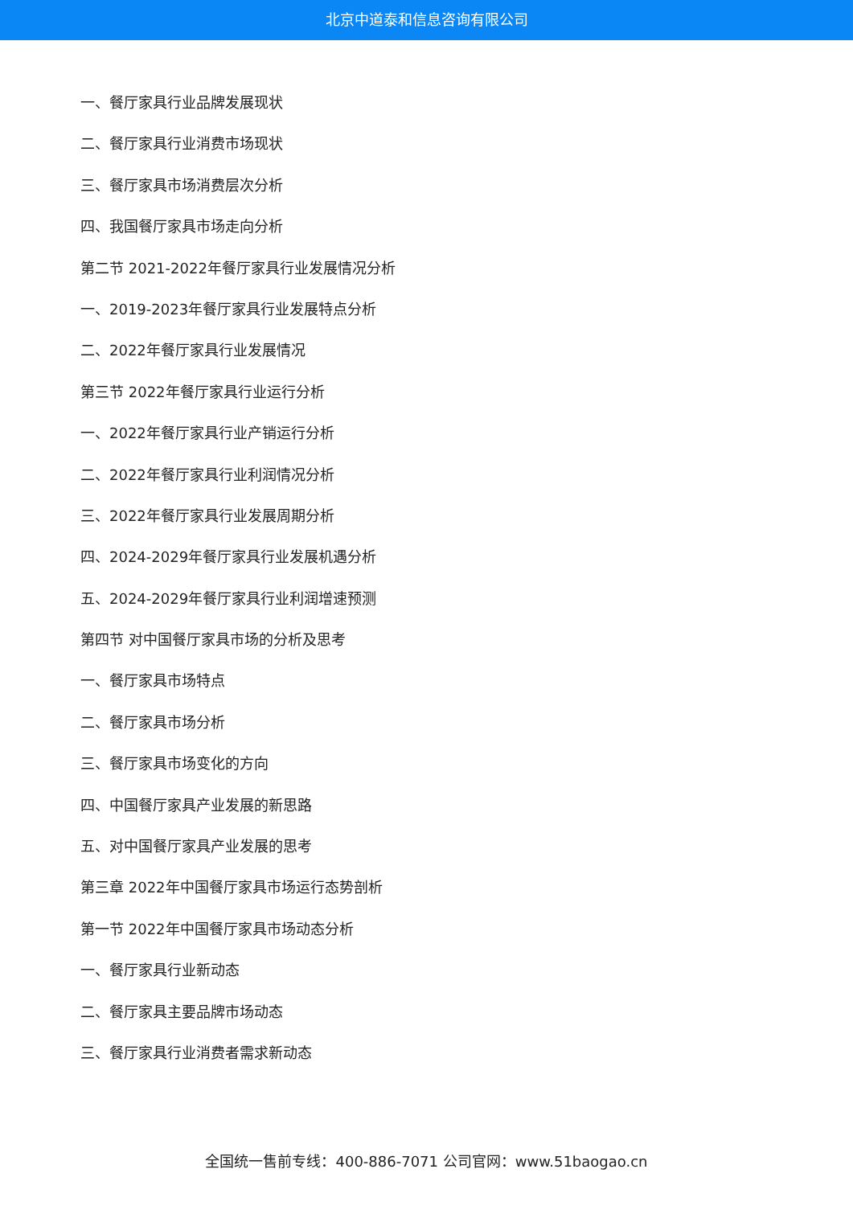北京中道泰和信息咨询有限公司
一、餐厅家具行业品牌发展现状
二、餐厅家具行业消费市场现状
三、餐厅家具市场消费层次分析
四、我国餐厅家具市场走向分析
第二节 2021-2022年餐厅家具行业发展情况分析
一、2019-2023年餐厅家具行业发展特点分析
二、2022年餐厅家具行业发展情况
第三节 2022年餐厅家具行业运行分析
一、2022年餐厅家具行业产销运行分析
二、2022年餐厅家具行业利润情况分析
三、2022年餐厅家具行业发展周期分析
四、2024-2029年餐厅家具行业发展机遇分析
五、2024-2029年餐厅家具行业利润增速预测
第四节 对中国餐厅家具市场的分析及思考
一、餐厅家具市场特点
二、餐厅家具市场分析
三、餐厅家具市场变化的方向
四、中国餐厅家具产业发展的新思路
五、对中国餐厅家具产业发展的思考
第三章 2022年中国餐厅家具市场运行态势剖析
第一节 2022年中国餐厅家具市场动态分析
一、餐厅家具行业新动态
二、餐厅家具主要品牌市场动态
三、餐厅家具行业消费者需求新动态
全国统一售前专线：400-886-7071 公司官网：www.51baogao.cn